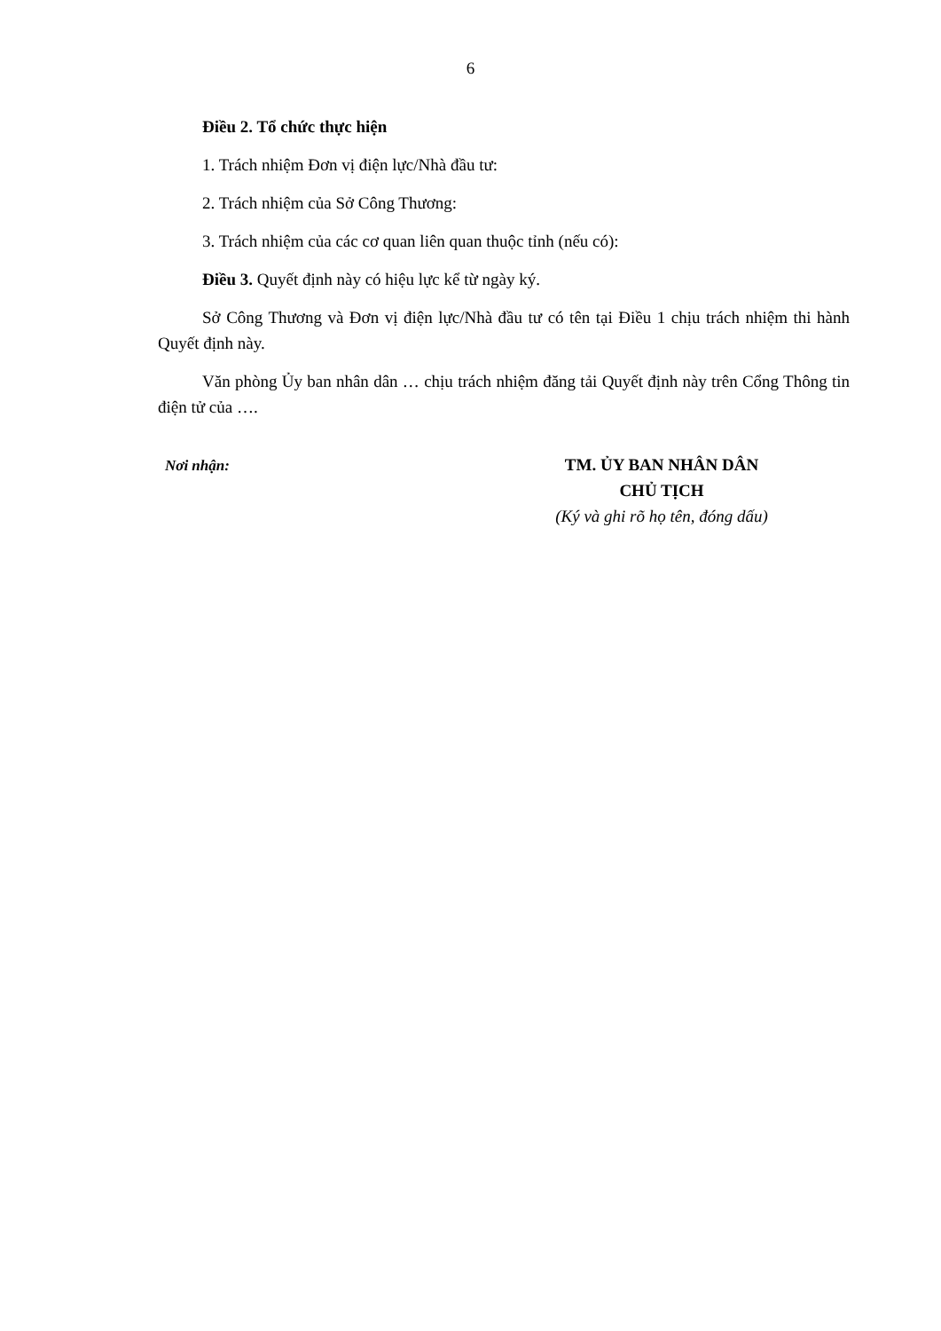6
Điều 2. Tổ chức thực hiện
1. Trách nhiệm Đơn vị điện lực/Nhà đầu tư:
2. Trách nhiệm của Sở Công Thương:
3. Trách nhiệm của các cơ quan liên quan thuộc tỉnh (nếu có):
Điều 3. Quyết định này có hiệu lực kể từ ngày ký.
Sở Công Thương và Đơn vị điện lực/Nhà đầu tư có tên tại Điều 1 chịu trách nhiệm thi hành Quyết định này.
Văn phòng Ủy ban nhân dân … chịu trách nhiệm đăng tải Quyết định này trên Cổng Thông tin điện tử của ….
Nơi nhận:
TM. ỦY BAN NHÂN DÂN
CHỦ TỊCH
(Ký và ghi rõ họ tên, đóng dấu)